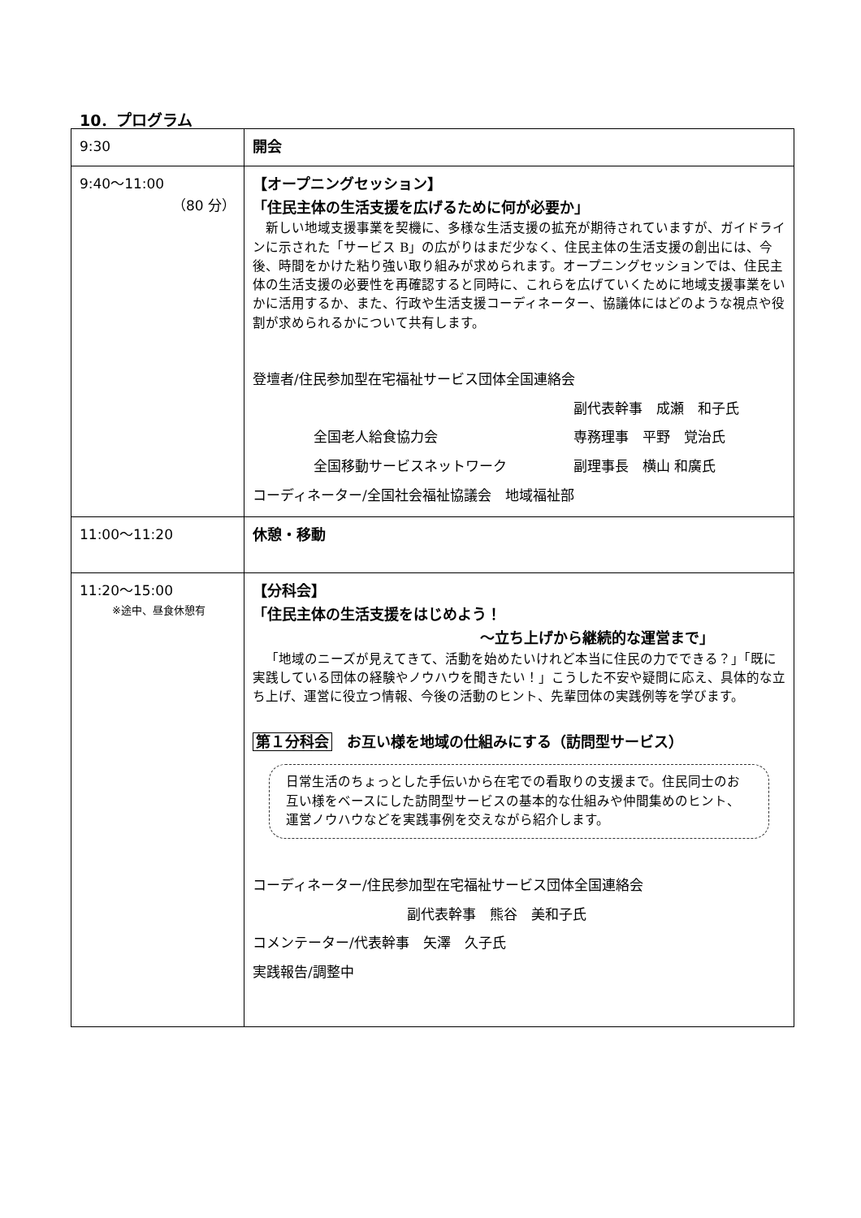10．プログラム
| 9:30 | 開会 |
| 9:40～11:00 （80 分） | 【オープニングセッション】 「住民主体の生活支援を広げるために何が必要か」 新しい地域支援事業を契機に、多様な生活支援の拡充が期待されていますが、ガイドラインに示された「サービス B」の広がりはまだ少なく、住民主体の生活支援の創出には、今後、時間をかけた粘り強い取り組みが求められます。オープニングセッションでは、住民主体の生活支援の必要性を再確認すると同時に、これらを広げていくために地域支援事業をいかに活用するか、また、行政や生活支援コーディネーター、協議体にはどのような視点や役割が求められるかについて共有します。 登壇者/住民参加型在宅福祉サービス団体全国連絡会 副代表幹事 成瀬 和子氏 全国老人給食協力会 専務理事 平野 覚治氏 全国移動サービスネットワーク 副理事長 横山 和廣氏 コーディネーター/全国社会福祉協議会 地域福祉部 |
| 11:00～11:20 | 休憩・移動 |
| 11:20～15:00 ※途中、昼食休憩有 | 【分科会】 「住民主体の生活支援をはじめよう！ ～立ち上げから継続的な運営まで」 「地域のニーズが見えてきて、活動を始めたいけれど本当に住民の力でできる？」「既に実践している団体の経験やノウハウを聞きたい！」こうした不安や疑問に応え、具体的な立ち上げ、運営に役立つ情報、今後の活動のヒント、先輩団体の実践例等を学びます。 第１分科会 お互い様を地域の仕組みにする（訪問型サービス） 日常生活のちょっとした手伝いから在宅での看取りの支援まで。住民同士のお互い様をベースにした訪問型サービスの基本的な仕組みや仲間集めのヒント、運営ノウハウなどを実践事例を交えながら紹介します。 コーディネーター/住民参加型在宅福祉サービス団体全国連絡会 副代表幹事 熊谷 美和子氏 コメンテーター/代表幹事 矢澤 久子氏 実践報告/調整中 |